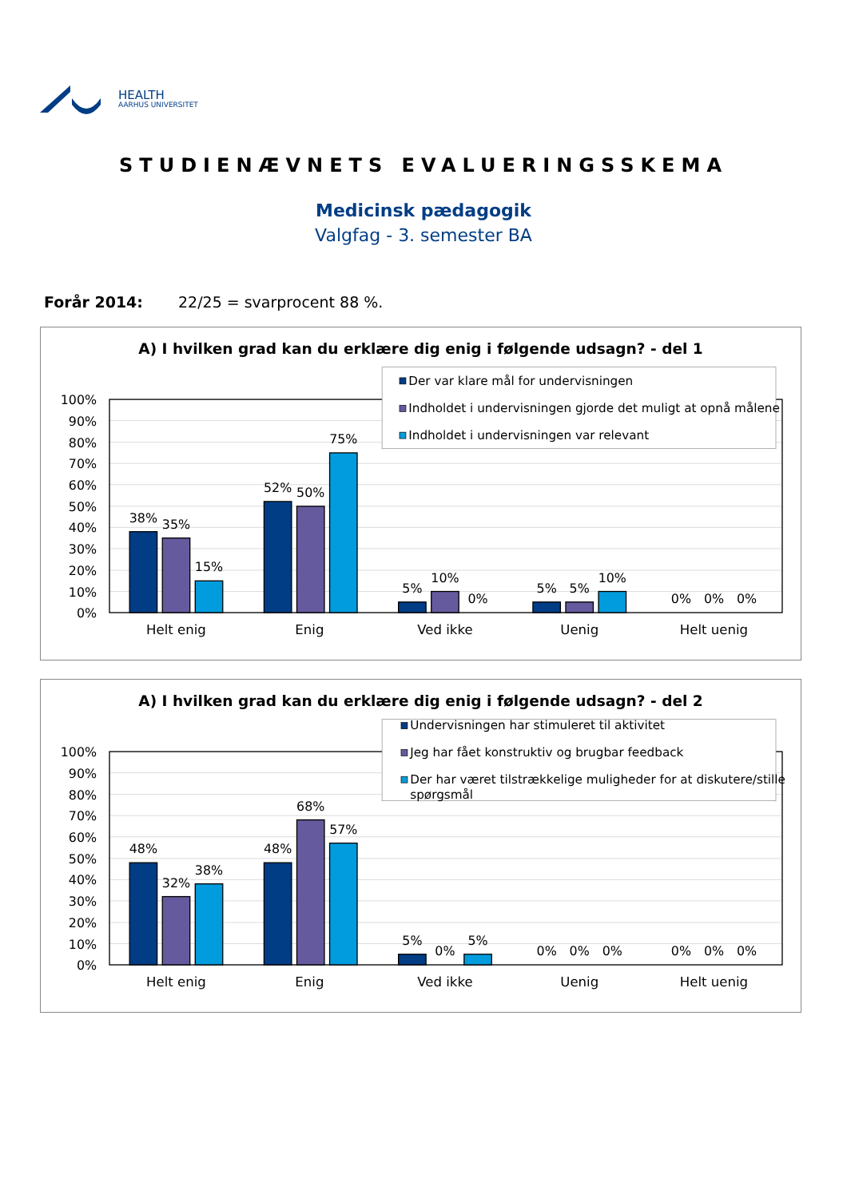HEALTH
AARHUS UNIVERSITET
STUDIENÆVNETS EVALUERINGSSKEMA
Medicinsk pædagogik
Valgfag - 3. semester BA
Forår 2014: 22/25 = svarprocent 88 %.
A) I hvilken grad kan du erklære dig enig i følgende udsagn? - del 1
100%
90%
80%
70%
60%
50%
40%
30%
20%
10%
0%
38%
35%
15%
52%
50%
75%
5%
10%
0%
5%
5%
10%
0%
0%
0%
Helt enig
Enig
Ved ikke
Uenig
Helt uenig
Der var klare mål for undervisningen
Indholdet i undervisningen gjorde det muligt at opnå målene
Indholdet i undervisningen var relevant
A) I hvilken grad kan du erklære dig enig i følgende udsagn? - del 2
100%
90%
80%
70%
60%
50%
40%
30%
20%
10%
0%
48%
32%
38%
48%
68%
57%
5%
0%
5%
0%
0%
0%
0%
0%
0%
Helt enig
Enig
Ved ikke
Uenig
Helt uenig
Undervisningen har stimuleret til aktivitet
Jeg har fået konstruktiv og brugbar feedback
Der har været tilstrækkelige muligheder for at diskutere/stille
spørgsmål